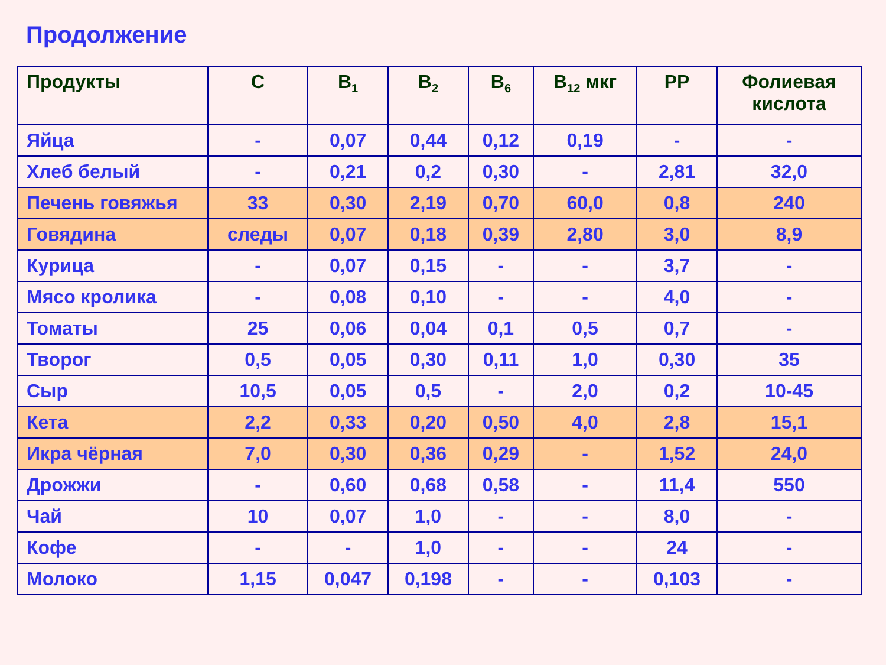Продолжение
| Продукты | С | В<sub>1</sub> | В<sub>2</sub> | В<sub>6</sub> | В<sub>12</sub> мкг | РР | Фолиевая кислота |
| --- | --- | --- | --- | --- | --- | --- | --- |
| Яйца | - | 0,07 | 0,44 | 0,12 | 0,19 | - | - |
| Хлеб белый | - | 0,21 | 0,2 | 0,30 | - | 2,81 | 32,0 |
| Печень говяжья | 33 | 0,30 | 2,19 | 0,70 | 60,0 | 0,8 | 240 |
| Говядина | следы | 0,07 | 0,18 | 0,39 | 2,80 | 3,0 | 8,9 |
| Курица | - | 0,07 | 0,15 | - | - | 3,7 | - |
| Мясо кролика | - | 0,08 | 0,10 | - | - | 4,0 | - |
| Томаты | 25 | 0,06 | 0,04 | 0,1 | 0,5 | 0,7 | - |
| Творог | 0,5 | 0,05 | 0,30 | 0,11 | 1,0 | 0,30 | 35 |
| Сыр | 10,5 | 0,05 | 0,5 | - | 2,0 | 0,2 | 10-45 |
| Кета | 2,2 | 0,33 | 0,20 | 0,50 | 4,0 | 2,8 | 15,1 |
| Икра чёрная | 7,0 | 0,30 | 0,36 | 0,29 | - | 1,52 | 24,0 |
| Дрожжи | - | 0,60 | 0,68 | 0,58 | - | 11,4 | 550 |
| Чай | 10 | 0,07 | 1,0 | - | - | 8,0 | - |
| Кофе | - | - | 1,0 | - | - | 24 | - |
| Молоко | 1,15 | 0,047 | 0,198 | - | - | 0,103 | - |